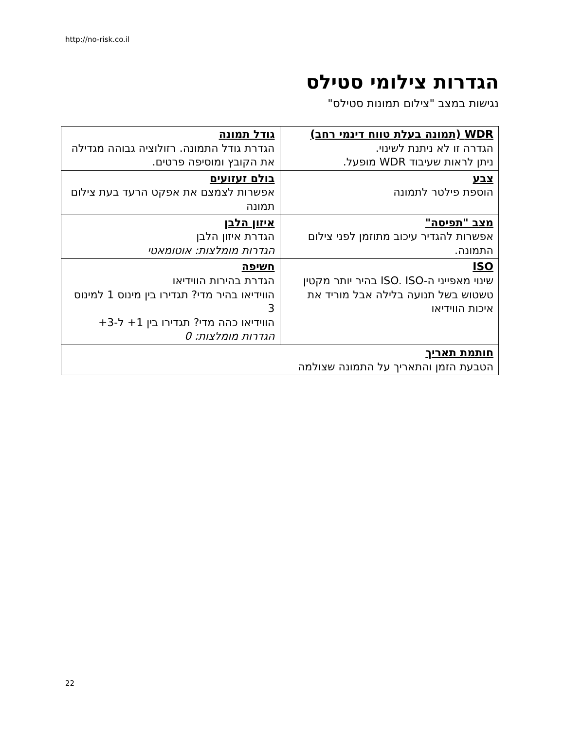http://no-risk.co.il
הגדרות צילומי סטילס
נגישות במצב "צילום תמונות סטילס"
| WDR (תמונה בעלת טווח דינמי רחב) הגדרה זו לא ניתנת לשינוי. ניתן לראות שעיבוד WDR מופעל. | גודל תמונה הגדרת גודל התמונה. רזולוציה גבוהה מגדילה את הקובץ ומוסיפה פרטים. |
| צבע הוספת פילטר לתמונה | בולם זעזועים אפשרות לצמצם את אפקט הרעד בעת צילום תמונה |
| מצב "תפיסה" אפשרות להגדיר עיכוב מתוזמן לפני צילום התמונה. | איזון הלבן הגדרת איזון הלבן הגדרות מומלצות: אוטומאטי |
| ISO שינוי מאפייני ה-ISO. ISO בהיר יותר מקטין טשטוש בשל תנועה בלילה אבל מוריד את איכות הווידיאו | חשיפה הגדרת בהירות הווידיאו הווידיאו בהיר מדי? תגדירו בין מינוס 1 למינוס 3 הווידיאו כהה מדי? תגדירו בין 1+ ל-3+ הגדרות מומלצות: 0 |
| חותמת תאריך הטבעת הזמן והתאריך על התמונה שצולמה | |
22